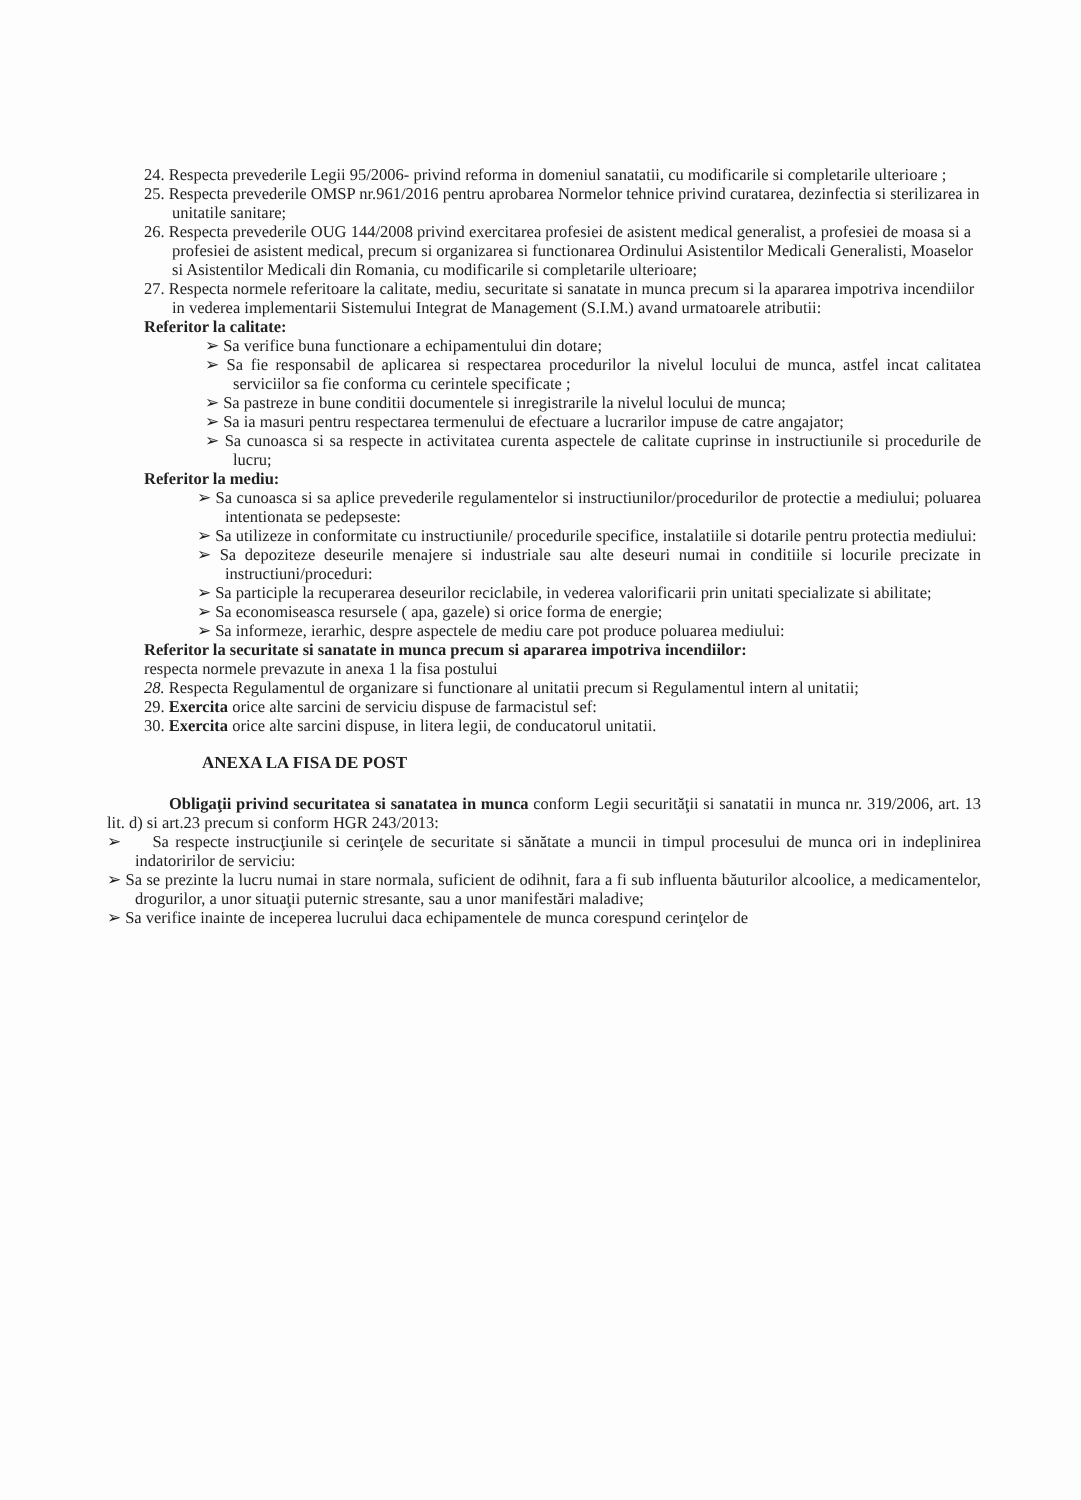24. Respecta prevederile Legii 95/2006- privind reforma in domeniul sanatatii, cu modificarile si completarile ulterioare ;
25. Respecta prevederile OMSP nr.961/2016 pentru aprobarea Normelor tehnice privind curatarea, dezinfectia si sterilizarea in unitatile sanitare;
26. Respecta prevederile OUG 144/2008 privind exercitarea profesiei de asistent medical generalist, a profesiei de moasa si a profesiei de asistent medical, precum si organizarea si functionarea Ordinului Asistentilor Medicali Generalisti, Moaselor si Asistentilor Medicali din Romania, cu modificarile si completarile ulterioare;
27. Respecta normele referitoare la calitate, mediu, securitate si sanatate in munca precum si la apararea impotriva incendiilor in vederea implementarii Sistemului Integrat de Management (S.I.M.) avand urmatoarele atributii:
Referitor la calitate:
➢ Sa verifice buna functionare a echipamentului din dotare;
➢ Sa fie responsabil de aplicarea si respectarea procedurilor la nivelul locului de munca, astfel incat calitatea serviciilor sa fie conforma cu cerintele specificate ;
➢ Sa pastreze in bune conditii documentele si inregistrarile la nivelul locului de munca;
➢ Sa ia masuri pentru respectarea termenului de efectuare a lucrarilor impuse de catre angajator;
➢ Sa cunoasca si sa respecte in activitatea curenta aspectele de calitate cuprinse in instructiunile si procedurile de lucru;
Referitor la mediu:
➢ Sa cunoasca si sa aplice prevederile regulamentelor si instructiunilor/procedurilor de protectie a mediului; poluarea intentionata se pedepseste:
➢ Sa utilizeze in conformitate cu instructiunile/ procedurile specifice, instalatiile si dotarile pentru protectia mediului:
➢ Sa depoziteze deseurile menajere si industriale sau alte deseuri numai in conditiile si locurile precizate in instructiuni/proceduri:
➢ Sa participle la recuperarea deseurilor reciclabile, in vederea valorificarii prin unitati specializate si abilitate;
➢ Sa economiseasca resursele ( apa, gazele) si orice forma de energie;
➢ Sa informeze, ierarhic, despre aspectele de mediu care pot produce poluarea mediului:
Referitor la securitate si sanatate in munca precum si apararea impotriva incendiilor:
respecta normele prevazute in anexa 1 la fisa postului
28. Respecta Regulamentul de organizare si functionare al unitatii precum si Regulamentul intern al unitatii;
29. Exercita orice alte sarcini de serviciu dispuse de farmacistul sef:
30. Exercita orice alte sarcini dispuse, in litera legii, de conducatorul unitatii.
ANEXA LA FISA DE POST
Obligaţii privind securitatea si sanatatea in munca conform Legii securităţii si sanatatii in munca nr. 319/2006, art. 13 lit. d) si art.23 precum si conform HGR 243/2013:
➢ Sa respecte instrucţiunile si cerinţele de securitate si sănătate a muncii in timpul procesului de munca ori in indeplinirea indatoririlor de serviciu:
➢ Sa se prezinte la lucru numai in stare normala, suficient de odihnit, fara a fi sub influenta băuturilor alcoolice, a medicamentelor, drogurilor, a unor situaţii puternic stresante, sau a unor manifestări maladive;
➢ Sa verifice inainte de inceperea lucrului daca echipamentele de munca corespund cerinţelor de